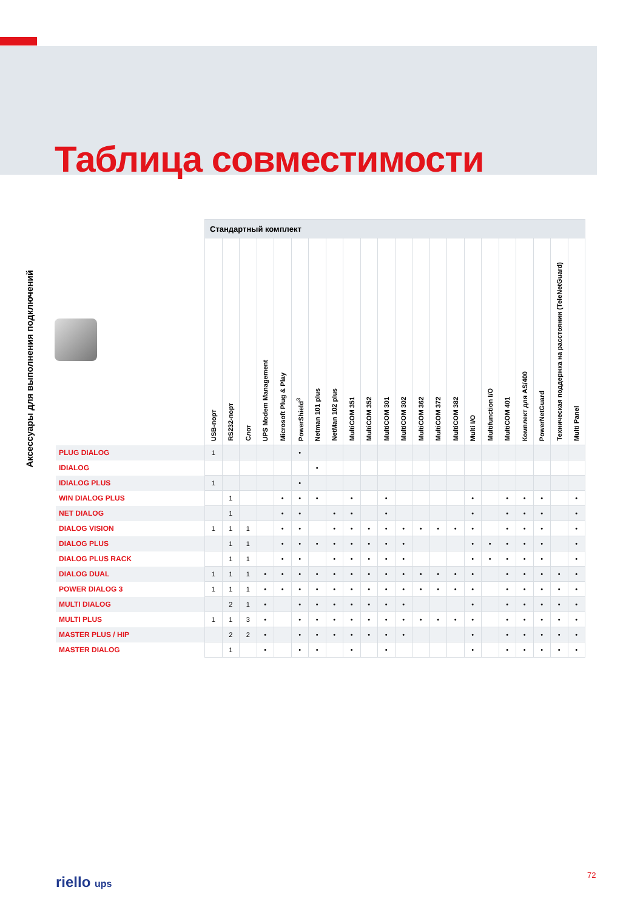Таблица совместимости
Аксессуары для выполнения подключений
| | Стандартный комплект | | | | | | | | | | | | | | | | | | | | | |
| --- | --- | --- | --- | --- | --- | --- | --- | --- | --- | --- | --- | --- | --- | --- | --- | --- | --- | --- | --- | --- | --- | --- |
| | USB-порт | RS232-порт | Слот | UPS Modem Management | Microsoft Plug & Play | PowerShield<sup>3</sup> | Netman 101 plus | NetMan 102 plus | MultiCOM 351 | MultiCOM 352 | MultiCOM 301 | MultiCOM 302 | MultiCOM 362 | MultiCOM 372 | MultiCOM 382 | Multi I/O | Multifunction I/O | MultiCOM 401 | Комплект для AS/400 | PowerNetGuard | Техническая поддержка на расстоянии (TeleNetGuard) | Multi Panel |
| PLUG DIALOG | 1 | | | | | • | | | | | | | | | | | | | | | | |
| IDIALOG | | | | | | | • | | | | | | | | | | | | | | | |
| IDIALOG PLUS | 1 | | | | | • | | | | | | | | | | | | | | | | |
| WIN DIALOG PLUS | | 1 | | | • | • | • | | • | | • | | | | | • | | • | • | • | | • |
| NET DIALOG | | 1 | | | • | • | | • | • | | • | | | | | • | | • | • | • | | • |
| DIALOG VISION | 1 | 1 | 1 | | • | • | | • | • | • | • | • | • | • | • | • | | • | • | • | | • |
| DIALOG PLUS | | 1 | 1 | | • | • | • | • | • | • | • | • | | | | • | • | • | • | • | | • |
| DIALOG PLUS RACK | | 1 | 1 | | • | • | | • | • | • | • | • | | | | • | • | • | • | • | | • |
| DIALOG DUAL | 1 | 1 | 1 | • | • | • | • | • | • | • | • | • | • | • | • | • | | • | • | • | • | • |
| POWER DIALOG 3 | 1 | 1 | 1 | • | • | • | • | • | • | • | • | • | • | • | • | • | | • | • | • | • | • |
| MULTI DIALOG | | 2 | 1 | • | | • | • | • | • | • | • | • | | | | • | | • | • | • | • | • |
| MULTI PLUS | 1 | 1 | 3 | • | | • | • | • | • | • | • | • | • | • | • | • | | • | • | • | • | • |
| MASTER PLUS / HIP | | 2 | 2 | • | | • | • | • | • | • | • | • | | | | • | | • | • | • | • | • |
| MASTER DIALOG | | 1 | | • | | • | • | | • | | • | | | | | • | | • | • | • | • | • |
riello ups 72